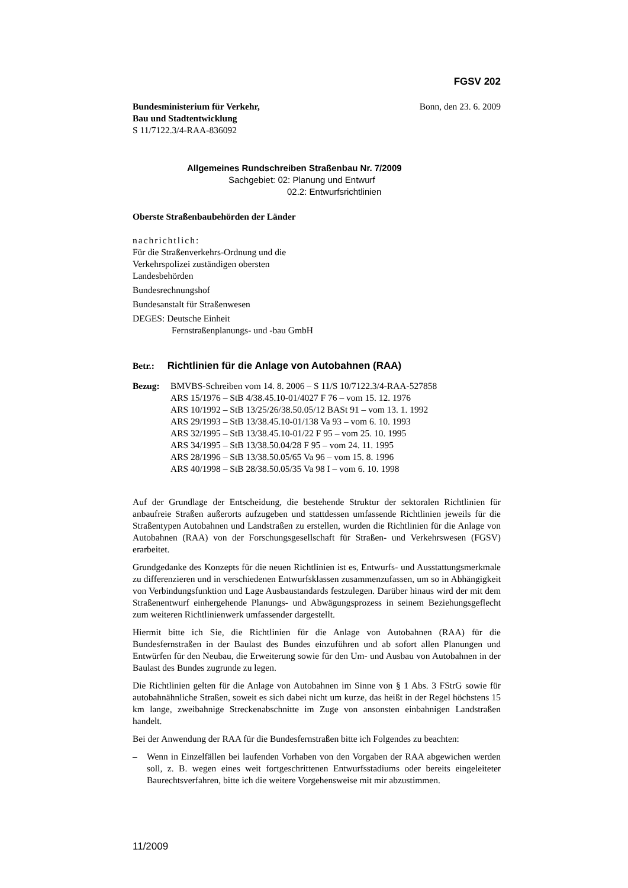FGSV 202
Bundesministerium für Verkehr,
Bau und Stadtentwicklung
S 11/7122.3/4-RAA-836092
Bonn, den 23. 6. 2009
Allgemeines Rundschreiben Straßenbau Nr. 7/2009
Sachgebiet: 02: Planung und Entwurf
02.2: Entwurfsrichtlinien
Oberste Straßenbaubehörden der Länder
nachrichtlich:
Für die Straßenverkehrs-Ordnung und die
Verkehrspolizei zuständigen obersten
Landesbehörden
Bundesrechnungshof
Bundesanstalt für Straßenwesen
DEGES: Deutsche Einheit
Fernstraßenplanungs- und -bau GmbH
Betr.: Richtlinien für die Anlage von Autobahnen (RAA)
Bezug: BMVBS-Schreiben vom 14. 8. 2006 – S 11/S 10/7122.3/4-RAA-527858
ARS 15/1976 – StB 4/38.45.10-01/4027 F 76 – vom 15. 12. 1976
ARS 10/1992 – StB 13/25/26/38.50.05/12 BASt 91 – vom 13. 1. 1992
ARS 29/1993 – StB 13/38.45.10-01/138 Va 93 – vom 6. 10. 1993
ARS 32/1995 – StB 13/38.45.10-01/22 F 95 – vom 25. 10. 1995
ARS 34/1995 – StB 13/38.50.04/28 F 95 – vom 24. 11. 1995
ARS 28/1996 – StB 13/38.50.05/65 Va 96 – vom 15. 8. 1996
ARS 40/1998 – StB 28/38.50.05/35 Va 98 I – vom 6. 10. 1998
Auf der Grundlage der Entscheidung, die bestehende Struktur der sektoralen Richtlinien für anbaufreie Straßen außerorts aufzugeben und stattdessen umfassende Richtlinien jeweils für die Straßentypen Autobahnen und Landstraßen zu erstellen, wurden die Richtlinien für die Anlage von Autobahnen (RAA) von der Forschungsgesellschaft für Straßen- und Verkehrswesen (FGSV) erarbeitet.
Grundgedanke des Konzepts für die neuen Richtlinien ist es, Entwurfs- und Ausstattungsmerkmale zu differenzieren und in verschiedenen Entwurfsklassen zusammenzufassen, um so in Abhängigkeit von Verbindungsfunktion und Lage Ausbaustandards festzulegen. Darüber hinaus wird der mit dem Straßenentwurf einhergehende Planungs- und Abwägungsprozess in seinem Beziehungsgeflecht zum weiteren Richtlinienwerk umfassender dargestellt.
Hiermit bitte ich Sie, die Richtlinien für die Anlage von Autobahnen (RAA) für die Bundesfernstraßen in der Baulast des Bundes einzuführen und ab sofort allen Planungen und Entwürfen für den Neubau, die Erweiterung sowie für den Um- und Ausbau von Autobahnen in der Baulast des Bundes zugrunde zu legen.
Die Richtlinien gelten für die Anlage von Autobahnen im Sinne von § 1 Abs. 3 FStrG sowie für autobahnähnliche Straßen, soweit es sich dabei nicht um kurze, das heißt in der Regel höchstens 15 km lange, zweibahnige Streckenabschnitte im Zuge von ansonsten einbahnigen Landstraßen handelt.
Bei der Anwendung der RAA für die Bundesfernstraßen bitte ich Folgendes zu beachten:
– Wenn in Einzelfällen bei laufenden Vorhaben von den Vorgaben der RAA abgewichen werden soll, z. B. wegen eines weit fortgeschrittenen Entwurfsstadiums oder bereits eingeleiteter Baurechtsverfahren, bitte ich die weitere Vorgehensweise mit mir abzustimmen.
11/2009